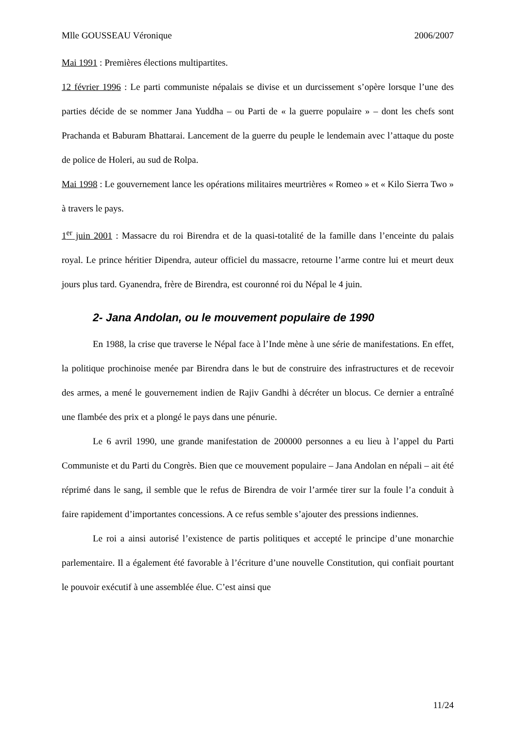Mlle GOUSSEAU Véronique 2006/2007
Mai 1991 : Premières élections multipartites.
12 février 1996 : Le parti communiste népalais se divise et un durcissement s’opère lorsque l’une des parties décide de se nommer Jana Yuddha – ou Parti de « la guerre populaire » – dont les chefs sont Prachanda et Baburam Bhattarai. Lancement de la guerre du peuple le lendemain avec l’attaque du poste de police de Holeri, au sud de Rolpa.
Mai 1998 : Le gouvernement lance les opérations militaires meurtrières « Romeo » et « Kilo Sierra Two » à travers le pays.
1<sup>er</sup> juin 2001 : Massacre du roi Birendra et de la quasi-totalité de la famille dans l’enceinte du palais royal. Le prince héritier Dipendra, auteur officiel du massacre, retourne l’arme contre lui et meurt deux jours plus tard. Gyanendra, frère de Birendra, est couronné roi du Népal le 4 juin.
2- Jana Andolan, ou le mouvement populaire de 1990
En 1988, la crise que traverse le Népal face à l’Inde mène à une série de manifestations. En effet, la politique prochinoise menée par Birendra dans le but de construire des infrastructures et de recevoir des armes, a mené le gouvernement indien de Rajiv Gandhi à décréter un blocus. Ce dernier a entraîné une flambée des prix et a plongé le pays dans une pénurie.
Le 6 avril 1990, une grande manifestation de 200000 personnes a eu lieu à l’appel du Parti Communiste et du Parti du Congrès. Bien que ce mouvement populaire – Jana Andolan en népali – ait été réprimé dans le sang, il semble que le refus de Birendra de voir l’armée tirer sur la foule l’a conduit à faire rapidement d’importantes concessions. A ce refus semble s’ajouter des pressions indiennes.
Le roi a ainsi autorisé l’existence de partis politiques et accepté le principe d’une monarchie parlementaire. Il a également été favorable à l’écriture d’une nouvelle Constitution, qui confiait pourtant le pouvoir exécutif à une assemblée élue. C’est ainsi que
11/24